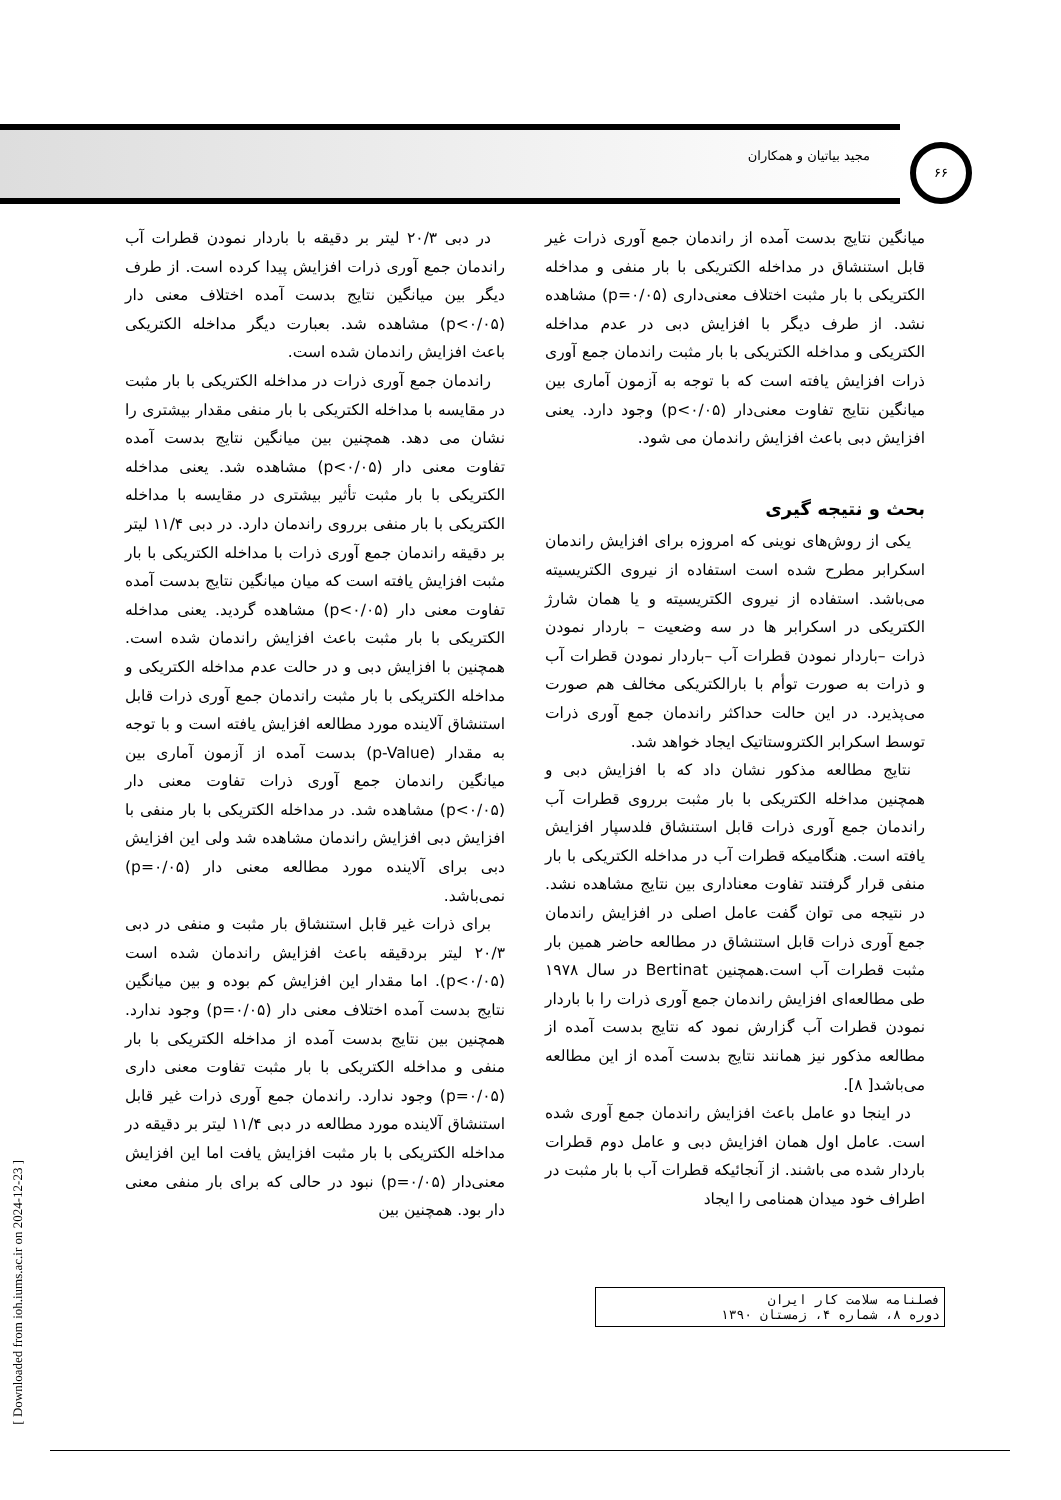مجید بیاتیان و همکاران
۶۶
در دبی ۲۰/۳ لیتر بر دقیقه با باردار نمودن قطرات آب راندمان جمع آوری ذرات افزایش پیدا کرده است. از طرف دیگر بین میانگین نتایج بدست آمده اختلاف معنی دار (p<۰/۰۵) مشاهده شد. بعبارت دیگر مداخله الکتریکی باعث افزایش راندمان شده است.
راندمان جمع آوری ذرات در مداخله الکتریکی با بار مثبت در مقایسه با مداخله الکتریکی با بار منفی مقدار بیشتری را نشان می دهد. همچنین بین میانگین نتایج بدست آمده تفاوت معنی دار (p<۰/۰۵) مشاهده شد. یعنی مداخله الکتریکی با بار مثبت تأثیر بیشتری در مقایسه با مداخله الکتریکی با بار منفی برروی راندمان دارد. در دبی ۱۱/۴ لیتر بر دقیقه راندمان جمع آوری ذرات با مداخله الکتریکی با بار مثبت افزایش یافته است که میان میانگین نتایج بدست آمده تفاوت معنی دار (p<۰/۰۵) مشاهده گردید. یعنی مداخله الکتریکی با بار مثبت باعث افزایش راندمان شده است. همچنین با افزایش دبی و در حالت عدم مداخله الکتریکی و مداخله الکتریکی با بار مثبت راندمان جمع آوری ذرات قابل استنشاق آلاینده مورد مطالعه افزایش یافته است و با توجه به مقدار (p-Value) بدست آمده از آزمون آماری بین میانگین راندمان جمع آوری ذرات تفاوت معنی دار (p<۰/۰۵) مشاهده شد. در مداخله الکتریکی با بار منفی با افزایش دبی افزایش راندمان مشاهده شد ولی این افزایش دبی برای آلاینده مورد مطالعه معنی دار (p=۰/۰۵) نمی‌باشد.
برای ذرات غیر قابل استنشاق بار مثبت و منفی در دبی ۲۰/۳ لیتر بردقیقه باعث افزایش راندمان شده است (p<۰/۰۵). اما مقدار این افزایش کم بوده و بین میانگین نتایج بدست آمده اختلاف معنی دار (p=۰/۰۵) وجود ندارد. همچنین بین نتایج بدست آمده از مداخله الکتریکی با بار منفی و مداخله الکتریکی با بار مثبت تفاوت معنی داری (p=۰/۰۵) وجود ندارد. راندمان جمع آوری ذرات غیر قابل استنشاق آلاینده مورد مطالعه در دبی ۱۱/۴ لیتر بر دقیقه در مداخله الکتریکی با بار مثبت افزایش یافت اما این افزایش معنی‌دار (p=۰/۰۵) نبود در حالی که برای بار منفی معنی دار بود. همچنین بین
میانگین نتایج بدست آمده از راندمان جمع آوری ذرات غیر قابل استنشاق در مداخله الکتریکی با بار منفی و مداخله الکتریکی با بار مثبت اختلاف معنی‌داری (p=۰/۰۵) مشاهده نشد. از طرف دیگر با افزایش دبی در عدم مداخله الکتریکی و مداخله الکتریکی با بار مثبت راندمان جمع آوری ذرات افزایش یافته است که با توجه به آزمون آماری بین میانگین نتایج تفاوت معنی‌دار (p<۰/۰۵) وجود دارد. یعنی افزایش دبی باعث افزایش راندمان می شود.
بحث و نتیجه گیری
یکی از روش‌های نوینی که امروزه برای افزایش راندمان اسکرابر مطرح شده است استفاده از نیروی الکتریسیته می‌باشد. استفاده از نیروی الکتریسیته و یا همان شارژ الکتریکی در اسکرابر ها در سه وضعیت – باردار نمودن ذرات –باردار نمودن قطرات آب –باردار نمودن قطرات آب و ذرات به صورت توأم با بارالکتریکی مخالف هم صورت می‌پذیرد. در این حالت حداکثر راندمان جمع آوری ذرات توسط اسکرابر الکتروستاتیک ایجاد خواهد شد.
نتایج مطالعه مذکور نشان داد که با افزایش دبی و همچنین مداخله الکتریکی با بار مثبت برروی قطرات آب راندمان جمع آوری ذرات قابل استنشاق فلدسپار افزایش یافته است. هنگامیکه قطرات آب در مداخله الکتریکی با بار منفی قرار گرفتند تفاوت معناداری بین نتایج مشاهده نشد. در نتیجه می توان گفت عامل اصلی در افزایش راندمان جمع آوری ذرات قابل استنشاق در مطالعه حاضر همین بار مثبت قطرات آب است.همچنین Bertinat در سال ۱۹۷۸ طی مطالعه‌ای افزایش راندمان جمع آوری ذرات را با باردار نمودن قطرات آب گزارش نمود که نتایج بدست آمده از مطالعه مذکور نیز همانند نتایج بدست آمده از این مطالعه می‌باشد[ ۸].
در اینجا دو عامل باعث افزایش راندمان جمع آوری شده است. عامل اول همان افزایش دبی و عامل دوم قطرات باردار شده می باشند. از آنجائیکه قطرات آب با بار مثبت در اطراف خود میدان همنامی را ایجاد
فصلنامه سلامت کار ایران
دوره ۸، شماره ۴، زمستان ۱۳۹۰
[ Downloaded from ioh.iums.ac.ir on 2024-12-23 ]